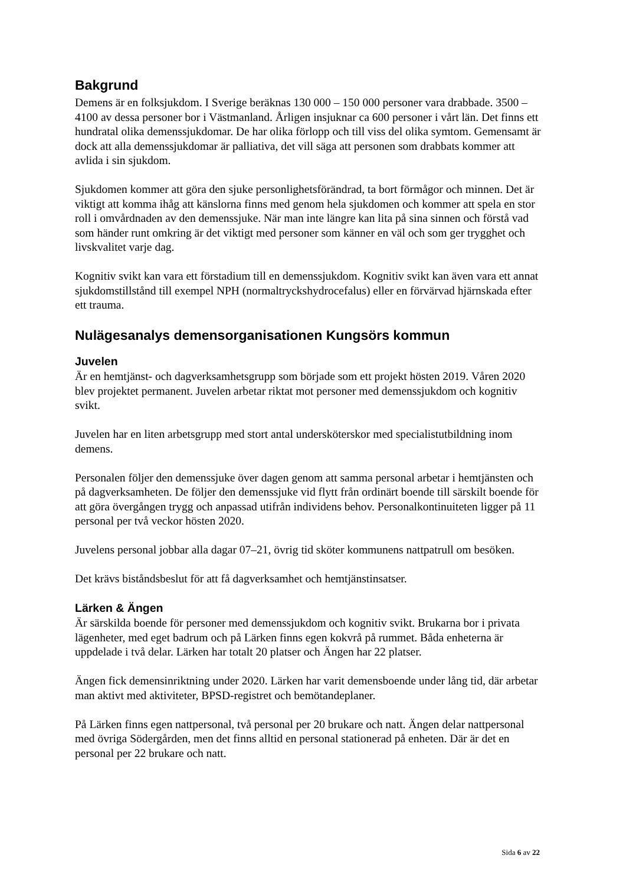Bakgrund
Demens är en folksjukdom. I Sverige beräknas 130 000 – 150 000 personer vara drabbade. 3500 – 4100 av dessa personer bor i Västmanland. Årligen insjuknar ca 600 personer i vårt län. Det finns ett hundratal olika demenssjukdomar. De har olika förlopp och till viss del olika symtom. Gemensamt är dock att alla demenssjukdomar är palliativa, det vill säga att personen som drabbats kommer att avlida i sin sjukdom.
Sjukdomen kommer att göra den sjuke personlighetsförändrad, ta bort förmågor och minnen. Det är viktigt att komma ihåg att känslorna finns med genom hela sjukdomen och kommer att spela en stor roll i omvårdnaden av den demenssjuke. När man inte längre kan lita på sina sinnen och förstå vad som händer runt omkring är det viktigt med personer som känner en väl och som ger trygghet och livskvalitet varje dag.
Kognitiv svikt kan vara ett förstadium till en demenssjukdom. Kognitiv svikt kan även vara ett annat sjukdomstillstånd till exempel NPH (normaltryckshydrocefalus) eller en förvärvad hjärnskada efter ett trauma.
Nulägesanalys demensorganisationen Kungsörs kommun
Juvelen
Är en hemtjänst- och dagverksamhetsgrupp som började som ett projekt hösten 2019. Våren 2020 blev projektet permanent. Juvelen arbetar riktat mot personer med demenssjukdom och kognitiv svikt.
Juvelen har en liten arbetsgrupp med stort antal undersköterskor med specialistutbildning inom demens.
Personalen följer den demenssjuke över dagen genom att samma personal arbetar i hemtjänsten och på dagverksamheten. De följer den demenssjuke vid flytt från ordinärt boende till särskilt boende för att göra övergången trygg och anpassad utifrån individens behov. Personalkontinuiteten ligger på 11 personal per två veckor hösten 2020.
Juvelens personal jobbar alla dagar 07–21, övrig tid sköter kommunens nattpatrull om besöken.
Det krävs biståndsbeslut för att få dagverksamhet och hemtjänstinsatser.
Lärken & Ängen
Är särskilda boende för personer med demenssjukdom och kognitiv svikt. Brukarna bor i privata lägenheter, med eget badrum och på Lärken finns egen kokvrå på rummet. Båda enheterna är uppdelade i två delar. Lärken har totalt 20 platser och Ängen har 22 platser.
Ängen fick demensinriktning under 2020. Lärken har varit demensboende under lång tid, där arbetar man aktivt med aktiviteter, BPSD-registret och bemötandeplaner.
På Lärken finns egen nattpersonal, två personal per 20 brukare och natt. Ängen delar nattpersonal med övriga Södergården, men det finns alltid en personal stationerad på enheten. Där är det en personal per 22 brukare och natt.
Sida 6 av 22